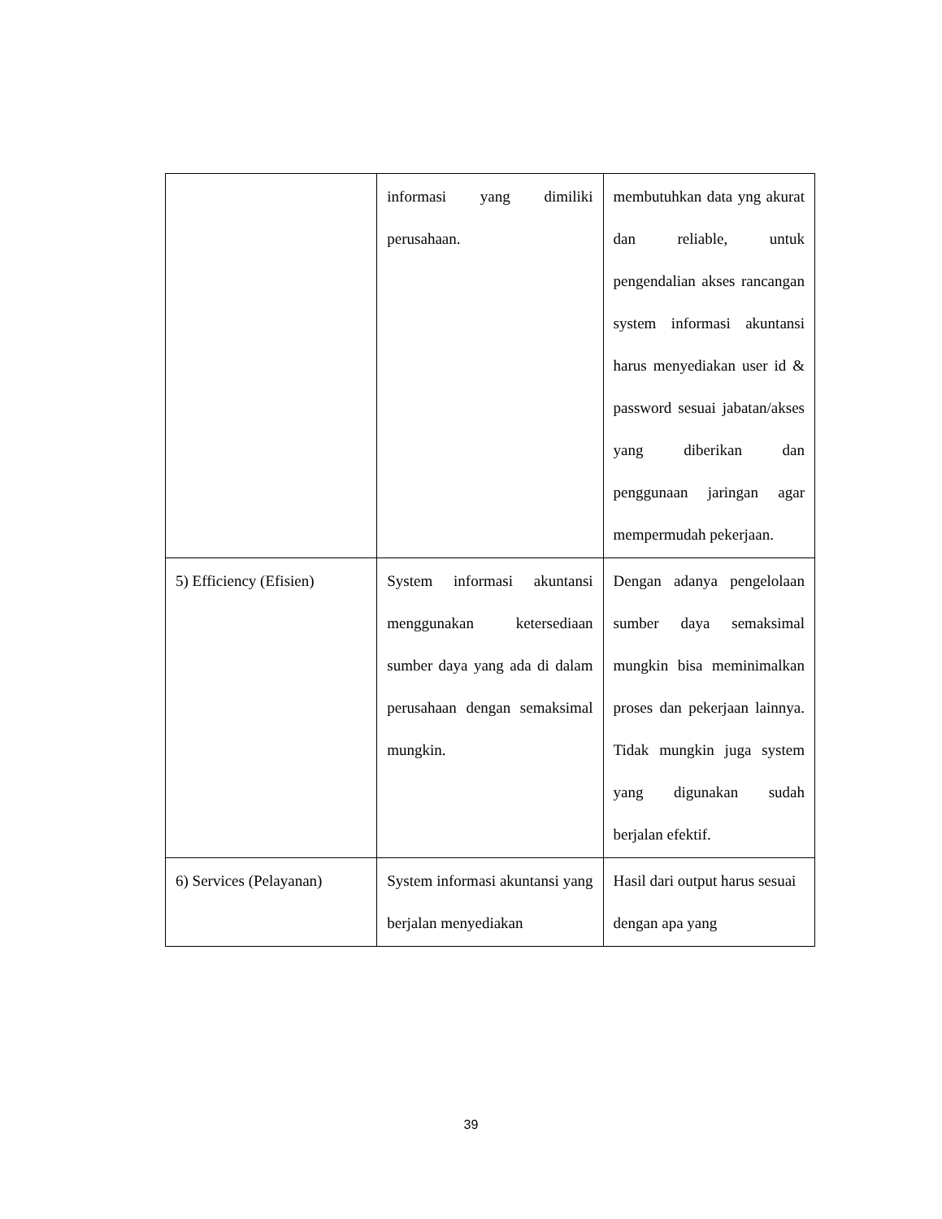| | informasi yang dimiliki perusahaan. | membutuhkan data yng akurat dan reliable, untuk pengendalian akses rancangan system informasi akuntansi harus menyediakan user id & password sesuai jabatan/akses yang diberikan dan penggunaan jaringan agar mempermudah pekerjaan. |
| 5) Efficiency (Efisien) | System informasi akuntansi menggunakan ketersediaan sumber daya yang ada di dalam perusahaan dengan semaksimal mungkin. | Dengan adanya pengelolaan sumber daya semaksimal mungkin bisa meminimalkan proses dan pekerjaan lainnya. Tidak mungkin juga system yang digunakan sudah berjalan efektif. |
| 6) Services (Pelayanan) | System informasi akuntansi yang berjalan menyediakan | Hasil dari output harus sesuai dengan apa yang |
39